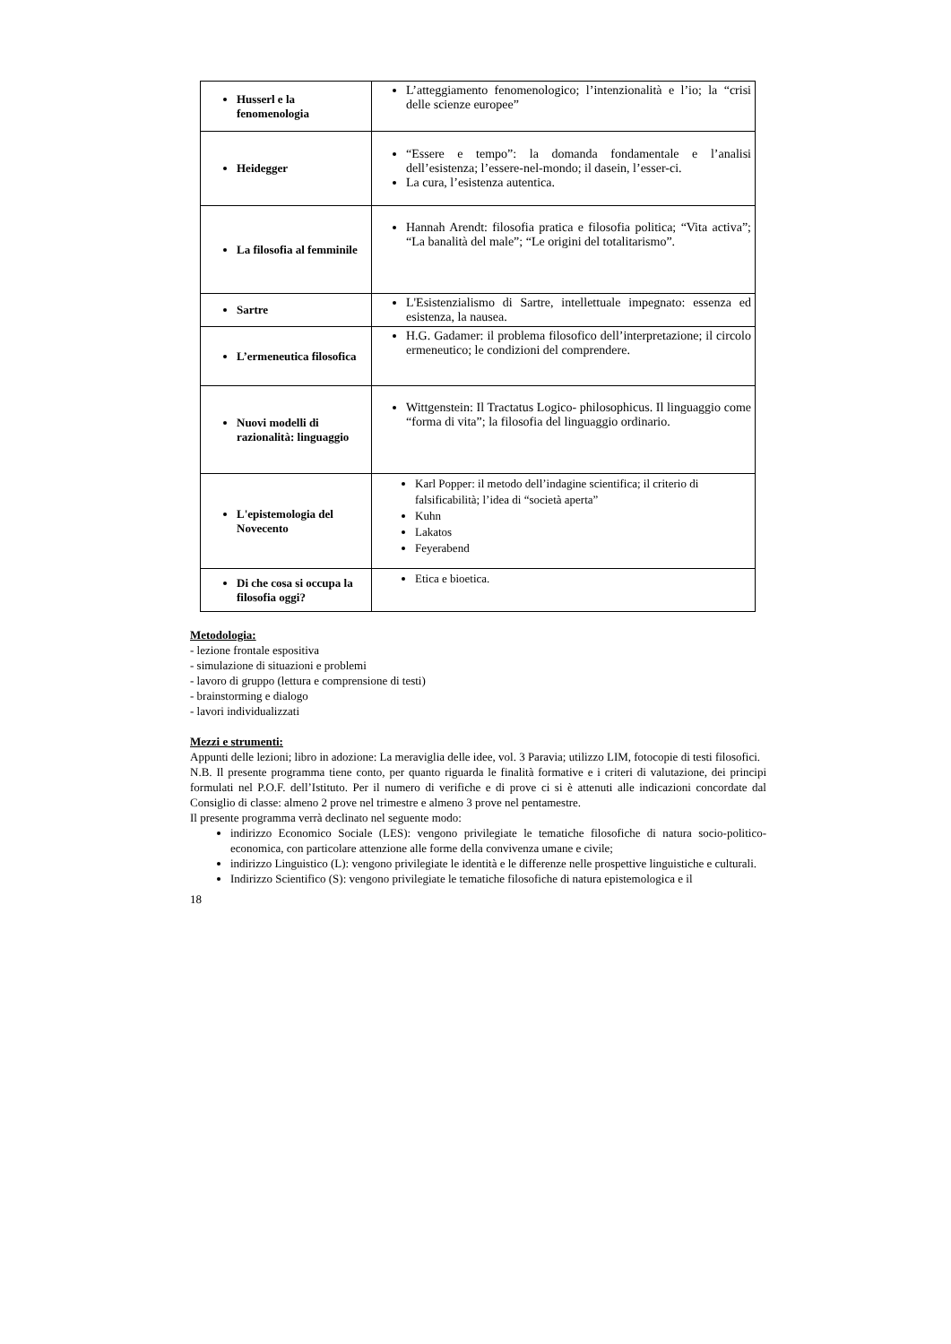| Husserl e la fenomenologia | L’atteggiamento fenomenologico; l’intenzionalità e l’io; la “crisi delle scienze europee” |
| Heidegger | “Essere e tempo”: la domanda fondamentale e l’analisi dell’esistenza; l’essere-nel-mondo; il dasein, l’esser-ci. La cura, l’esistenza autentica. |
| La filosofia al femminile | Hannah Arendt: filosofia pratica e filosofia politica; “Vita activa”; “La banalità del male”; “Le origini del totalitarismo”. |
| Sartre | L'Esistenzialismo di Sartre, intellettuale impegnato: essenza ed esistenza, la nausea. |
| L’ermeneutica filosofica | H.G. Gadamer: il problema filosofico dell’interpretazione; il circolo ermeneutico; le condizioni del comprendere. |
| Nuovi modelli di razionalità: linguaggio | Wittgenstein: Il Tractatus Logico- philosophicus. Il linguaggio come “forma di vita”; la filosofia del linguaggio ordinario. |
| L'epistemologia del Novecento | Karl Popper: il metodo dell’indagine scientifica; il criterio di falsificabilità; l’idea di “società aperta” Kuhn Lakatos Feyerabend |
| Di che cosa si occupa la filosofia oggi? | Etica e bioetica. |
Metodologia:
- lezione frontale espositiva
- simulazione di situazioni e problemi
- lavoro di gruppo (lettura e comprensione di testi)
- brainstorming e dialogo
- lavori individualizzati
Mezzi e strumenti:
Appunti delle lezioni; libro in adozione: La meraviglia delle idee, vol. 3 Paravia; utilizzo LIM, fotocopie di testi filosofici.
N.B. Il presente programma tiene conto, per quanto riguarda le finalità formative e i criteri di valutazione, dei principi formulati nel P.O.F. dell’Istituto. Per il numero di verifiche e di prove ci si è attenuti alle indicazioni concordate dal Consiglio di classe: almeno 2 prove nel trimestre e almeno 3 prove nel pentamestre.
Il presente programma verrà declinato nel seguente modo:
indirizzo Economico Sociale (LES): vengono privilegiate le tematiche filosofiche di natura socio-politico-economica, con particolare attenzione alle forme della convivenza umane e civile;
indirizzo Linguistico (L): vengono privilegiate le identità e le differenze nelle prospettive linguistiche e culturali.
Indirizzo Scientifico (S): vengono privilegiate le tematiche filosofiche di natura epistemologica e il
18